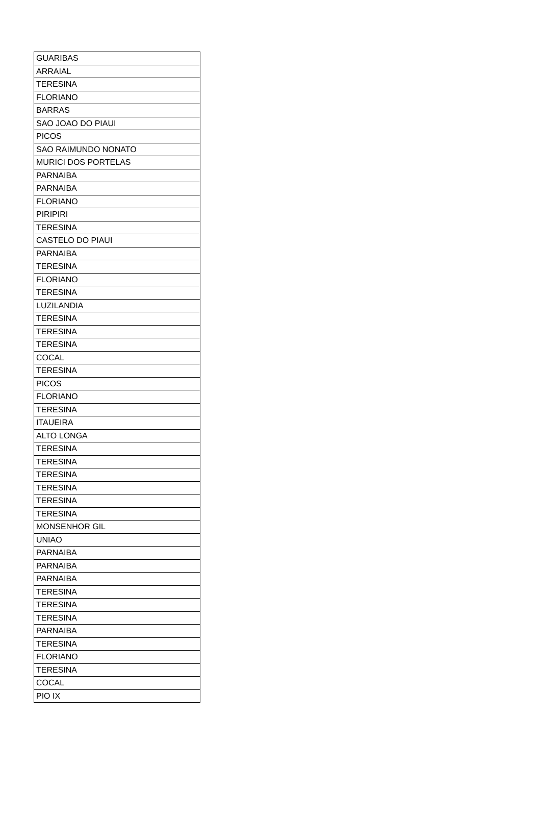| GUARIBAS |
| ARRAIAL |
| TERESINA |
| FLORIANO |
| BARRAS |
| SAO JOAO DO PIAUI |
| PICOS |
| SAO RAIMUNDO NONATO |
| MURICI DOS PORTELAS |
| PARNAIBA |
| PARNAIBA |
| FLORIANO |
| PIRIPIRI |
| TERESINA |
| CASTELO DO PIAUI |
| PARNAIBA |
| TERESINA |
| FLORIANO |
| TERESINA |
| LUZILANDIA |
| TERESINA |
| TERESINA |
| TERESINA |
| COCAL |
| TERESINA |
| PICOS |
| FLORIANO |
| TERESINA |
| ITAUEIRA |
| ALTO LONGA |
| TERESINA |
| TERESINA |
| TERESINA |
| TERESINA |
| TERESINA |
| TERESINA |
| MONSENHOR GIL |
| UNIAO |
| PARNAIBA |
| PARNAIBA |
| PARNAIBA |
| TERESINA |
| TERESINA |
| TERESINA |
| PARNAIBA |
| TERESINA |
| FLORIANO |
| TERESINA |
| COCAL |
| PIO IX |